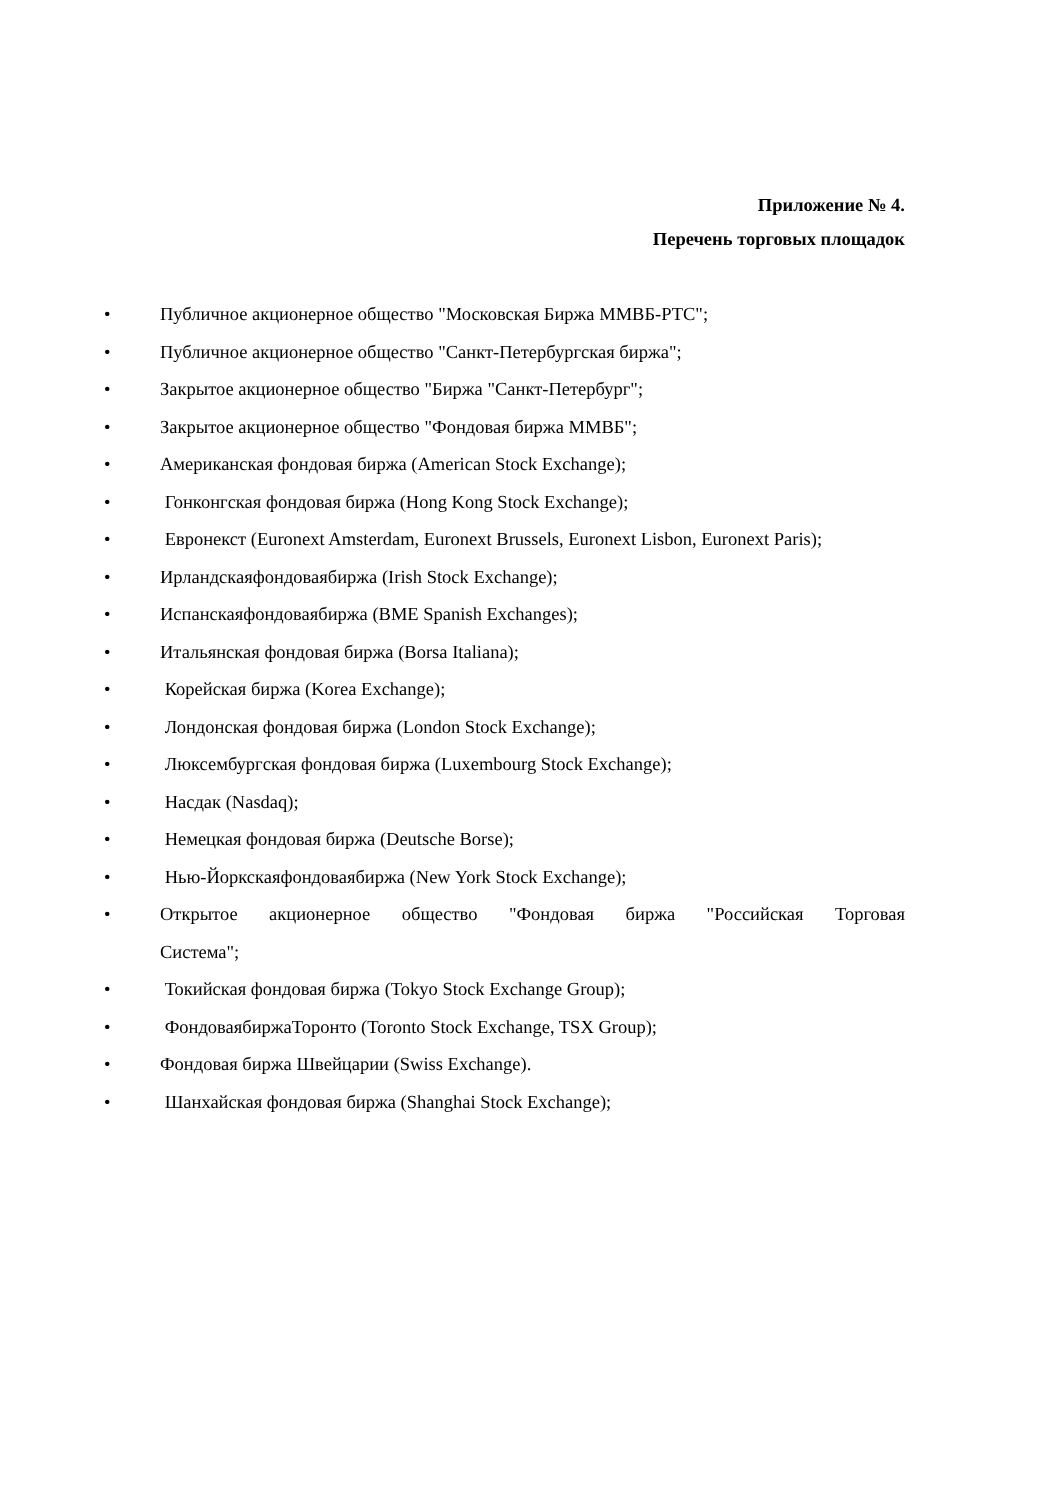Приложение № 4.
Перечень торговых площадок
• Публичное акционерное общество "Московская Биржа ММВБ-РТС";
• Публичное акционерное общество "Санкт-Петербургская биржа";
• Закрытое акционерное общество "Биржа "Санкт-Петербург";
• Закрытое акционерное общество "Фондовая биржа ММВБ";
• Американская фондовая биржа (American Stock Exchange);
• Гонконгская фондовая биржа (Hong Kong Stock Exchange);
• Евронекст (Euronext Amsterdam, Euronext Brussels, Euronext Lisbon, Euronext Paris);
• Ирландскаяфондоваябиржа (Irish Stock Exchange);
• Испанскаяфондоваябиржа (BME Spanish Exchanges);
• Итальянская фондовая биржа (Borsa Italiana);
• Корейская биржа (Korea Exchange);
• Лондонская фондовая биржа (London Stock Exchange);
• Люксембургская фондовая биржа (Luxembourg Stock Exchange);
• Насдак (Nasdaq);
• Немецкая фондовая биржа (Deutsche Borse);
• Нью-Йоркскаяфондоваябиржа (New York Stock Exchange);
• Открытое акционерное общество "Фондовая биржа "Российская Торговая Система";
• Токийская фондовая биржа (Tokyo Stock Exchange Group);
• ФондоваябиржаТоронто (Toronto Stock Exchange, TSX Group);
• Фондовая биржа Швейцарии (Swiss Exchange).
• Шанхайская фондовая биржа (Shanghai Stock Exchange);